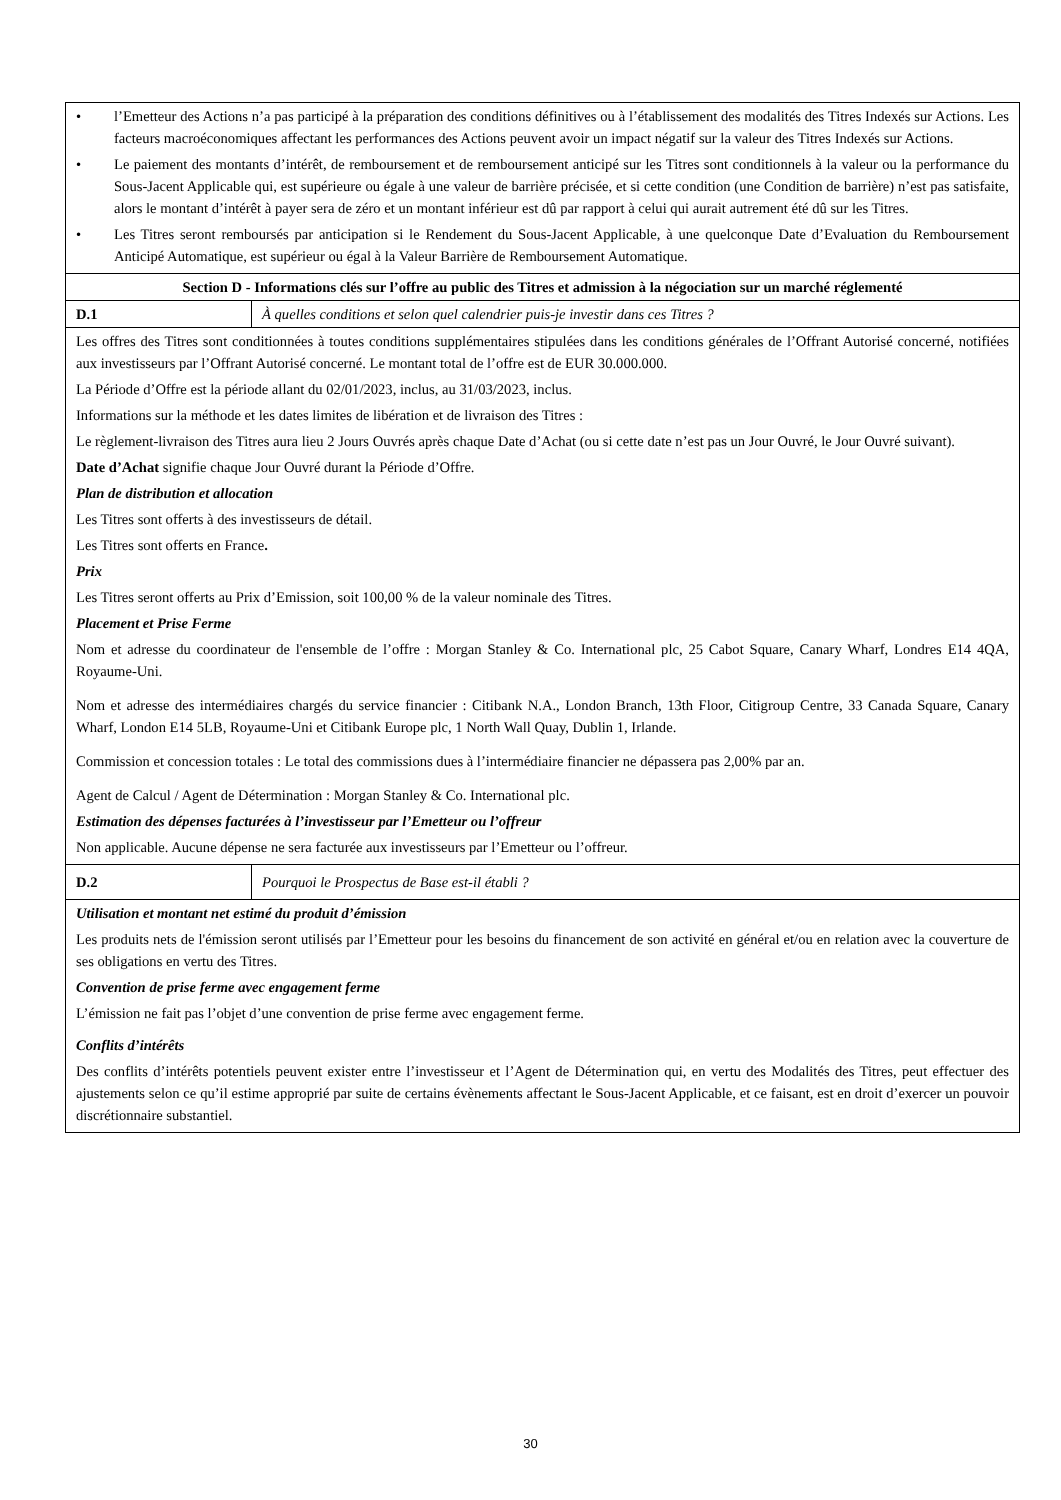| • l’Emetteur des Actions n’a pas participé à la préparation des conditions définitives ou à l’établissement des modalités des Titres Indexés sur Actions. Les facteurs macroéconomiques affectant les performances des Actions peuvent avoir un impact négatif sur la valeur des Titres Indexés sur Actions. • Le paiement des montants d’intérêt, de remboursement et de remboursement anticipé sur les Titres sont conditionnels à la valeur ou la performance du Sous-Jacent Applicable qui, est supérieure ou égale à une valeur de barrière précisée, et si cette condition (une Condition de barrière) n’est pas satisfaite, alors le montant d’intérêt à payer sera de zéro et un montant inférieur est dû par rapport à celui qui aurait autrement été dû sur les Titres. • Les Titres seront remboursés par anticipation si le Rendement du Sous-Jacent Applicable, à une quelconque Date d’Evaluation du Remboursement Anticipé Automatique, est supérieur ou égal à la Valeur Barrière de Remboursement Automatique. | |
| Section D - Informations clés sur l’offre au public des Titres et admission à la négociation sur un marché réglementé | |
| D.1 | À quelles conditions et selon quel calendrier puis-je investir dans ces Titres ? |
| Les offres des Titres sont conditionnées à toutes conditions supplémentaires stipulées dans les conditions générales de l’Offrant Autorisé concerné, notifiées aux investisseurs par l’Offrant Autorisé concerné. Le montant total de l’offre est de EUR 30.000.000. La Période d’Offre est la période allant du 02/01/2023, inclus, au 31/03/2023, inclus. Informations sur la méthode et les dates limites de libération et de livraison des Titres : Le règlement-livraison des Titres aura lieu 2 Jours Ouvrés après chaque Date d’Achat (ou si cette date n’est pas un Jour Ouvré, le Jour Ouvré suivant). Date d’Achat signifie chaque Jour Ouvré durant la Période d’Offre. Plan de distribution et allocation Les Titres sont offerts à des investisseurs de détail. Les Titres sont offerts en France . Prix Les Titres seront offerts au Prix d’Emission, soit 100,00 % de la valeur nominale des Titres. Placement et Prise Ferme Nom et adresse du coordinateur de l'ensemble de l’offre : Morgan Stanley & Co. International plc, 25 Cabot Square, Canary Wharf, Londres E14 4QA, Royaume-Uni. Nom et adresse des intermédiaires chargés du service financier : Citibank N.A., London Branch, 13th Floor, Citigroup Centre, 33 Canada Square, Canary Wharf, London E14 5LB, Royaume-Uni et Citibank Europe plc, 1 North Wall Quay, Dublin 1, Irlande. Commission et concession totales : Le total des commissions dues à l’intermédiaire financier ne dépassera pas 2,00% par an. Agent de Calcul / Agent de Détermination : Morgan Stanley & Co. International plc. Estimation des dépenses facturées à l’investisseur par l’Emetteur ou l’offreur Non applicable. Aucune dépense ne sera facturée aux investisseurs par l’Emetteur ou l’offreur. | |
| D.2 | Pourquoi le Prospectus de Base est-il établi ? |
| Utilisation et montant net estimé du produit d’émission Les produits nets de l'émission seront utilisés par l’Emetteur pour les besoins du financement de son activité en général et/ou en relation avec la couverture de ses obligations en vertu des Titres. Convention de prise ferme avec engagement ferme L’émission ne fait pas l’objet d’une convention de prise ferme avec engagement ferme. Conflits d’intérêts Des conflits d’intérêts potentiels peuvent exister entre l’investisseur et l’Agent de Détermination qui, en vertu des Modalités des Titres, peut effectuer des ajustements selon ce qu’il estime approprié par suite de certains évènements affectant le Sous-Jacent Applicable, et ce faisant, est en droit d’exercer un pouvoir discrétionnaire substantiel. | |
30